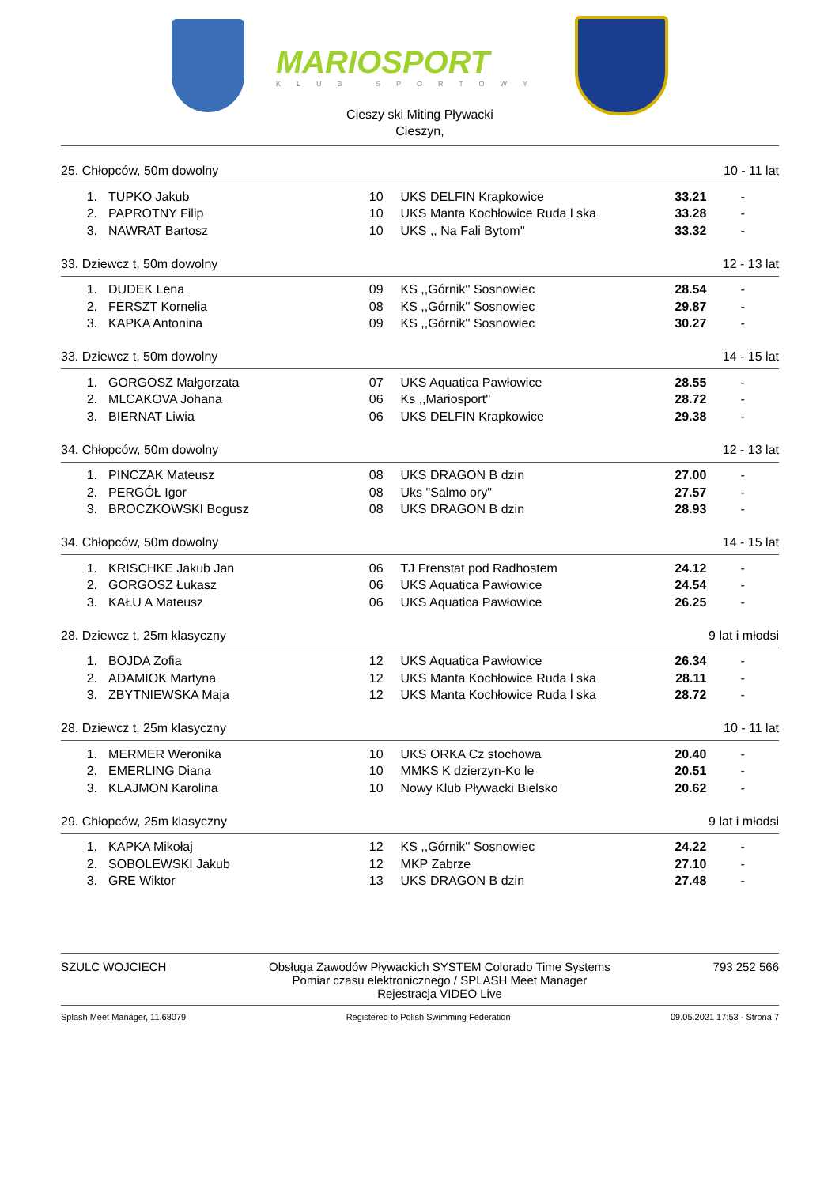MARIOSPORT
KLUB SPORTOWY
Cieszy ski Miting Pływacki
Cieszyn,
25. Chłopców, 50m dowolny 10 - 11 lat
| 1. | TUPKO Jakub | 10 | UKS DELFIN Krapkowice | 33.21 | - |
| 2. | PAPROTNY Filip | 10 | UKS Manta Kochłowice Ruda l ska | 33.28 | - |
| 3. | NAWRAT Bartosz | 10 | UKS ,, Na Fali Bytom'' | 33.32 | - |
33. Dziewcz t, 50m dowolny 12 - 13 lat
| 1. | DUDEK Lena | 09 | KS ,,Górnik'' Sosnowiec | 28.54 | - |
| 2. | FERSZT Kornelia | 08 | KS ,,Górnik'' Sosnowiec | 29.87 | - |
| 3. | KAPKA Antonina | 09 | KS ,,Górnik'' Sosnowiec | 30.27 | - |
33. Dziewcz t, 50m dowolny 14 - 15 lat
| 1. | GORGOSZ Małgorzata | 07 | UKS Aquatica Pawłowice | 28.55 | - |
| 2. | MLCAKOVA Johana | 06 | Ks ,,Mariosport'' | 28.72 | - |
| 3. | BIERNAT Liwia | 06 | UKS DELFIN Krapkowice | 29.38 | - |
34. Chłopców, 50m dowolny 12 - 13 lat
| 1. | PINCZAK Mateusz | 08 | UKS DRAGON B dzin | 27.00 | - |
| 2. | PERGÓŁ Igor | 08 | Uks "Salmo ory" | 27.57 | - |
| 3. | BROCZKOWSKI Bogusz | 08 | UKS DRAGON B dzin | 28.93 | - |
34. Chłopców, 50m dowolny 14 - 15 lat
| 1. | KRISCHKE Jakub Jan | 06 | TJ Frenstat pod Radhostem | 24.12 | - |
| 2. | GORGOSZ Łukasz | 06 | UKS Aquatica Pawłowice | 24.54 | - |
| 3. | KAŁU A Mateusz | 06 | UKS Aquatica Pawłowice | 26.25 | - |
28. Dziewcz t, 25m klasyczny 9 lat i młodsi
| 1. | BOJDA Zofia | 12 | UKS Aquatica Pawłowice | 26.34 | - |
| 2. | ADAMIOK Martyna | 12 | UKS Manta Kochłowice Ruda l ska | 28.11 | - |
| 3. | ZBYTNIEWSKA Maja | 12 | UKS Manta Kochłowice Ruda l ska | 28.72 | - |
28. Dziewcz t, 25m klasyczny 10 - 11 lat
| 1. | MERMER Weronika | 10 | UKS ORKA Cz stochowa | 20.40 | - |
| 2. | EMERLING Diana | 10 | MMKS K dzierzyn-Ko le | 20.51 | - |
| 3. | KLAJMON Karolina | 10 | Nowy Klub Pływacki Bielsko | 20.62 | - |
29. Chłopców, 25m klasyczny 9 lat i młodsi
| 1. | KAPKA Mikołaj | 12 | KS ,,Górnik'' Sosnowiec | 24.22 | - |
| 2. | SOBOLEWSKI Jakub | 12 | MKP Zabrze | 27.10 | - |
| 3. | GRE Wiktor | 13 | UKS DRAGON B dzin | 27.48 | - |
SZULC WOJCIECH Obsługa Zawodów Pływackich SYSTEM Colorado Time Systems
Pomiar czasu elektronicznego / SPLASH Meet Manager
Rejestracja VIDEO Live 793 252 566
Splash Meet Manager, 11.68079 Registered to Polish Swimming Federation 09.05.2021 17:53 - Strona 7